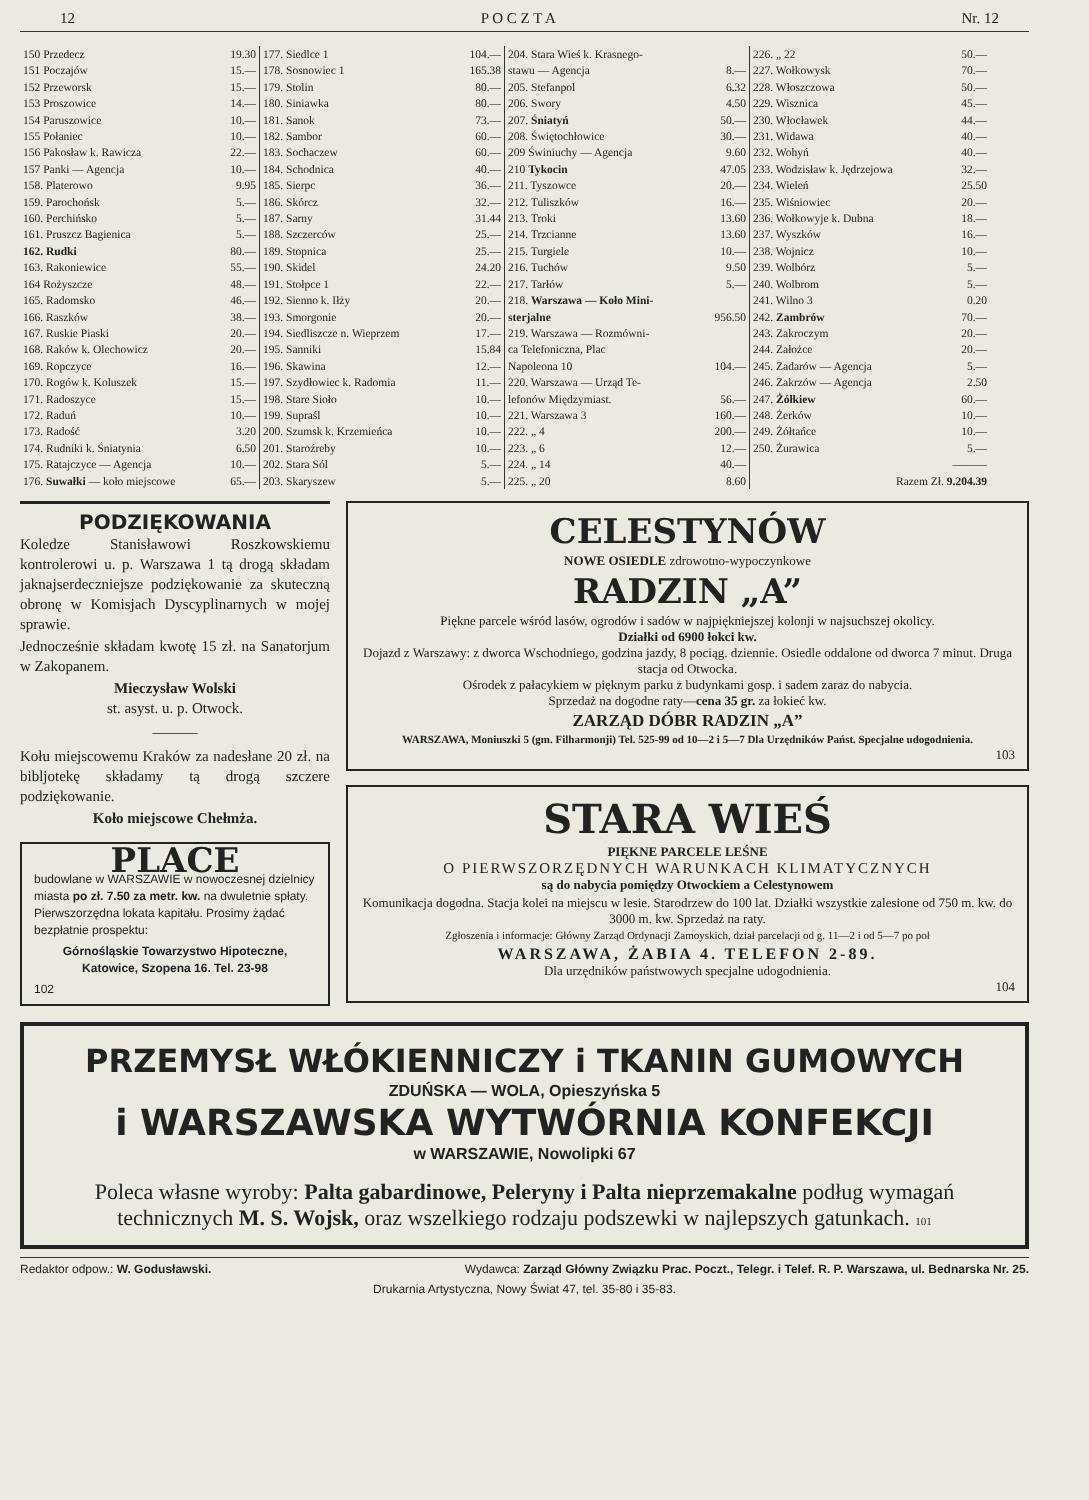12 P O C Z T A Nr. 12
| 150 Przedecz | 19.30 |
| 151 Poczajów | 15.— |
| 152 Przeworsk | 15.— |
| 153 Proszowice | 14.— |
| 154 Paruszowice | 10.— |
| 155 Połaniec | 10.— |
| 156 Pakosław k. Rawicza | 22.— |
| 157 Panki — Agencja | 10.— |
| 158. Platerowo | 9.95 |
| 159. Parochońsk | 5.— |
| 160. Perchińsko | 5.— |
| 161. Pruszcz Bagienica | 5.— |
| 162. Rudki | 80.— |
| 163. Rakoniewice | 55.— |
| 164 Rożyszcze | 48.— |
| 165. Radomsko | 46.— |
| 166. Raszków | 38.— |
| 167. Ruskie Piaski | 20.— |
| 168. Raków k. Olechowicz | 20.— |
| 169. Ropczyce | 16.— |
| 170. Rogów k. Koluszek | 15.— |
| 171. Radoszyce | 15.— |
| 172. Raduń | 10.— |
| 173. Radość | 3.20 |
| 174. Rudniki k. Śniatynia | 6.50 |
| 175. Ratajczyce — Agencja | 10.— |
| 176. Suwałki — koło miejscowe | 65.— |
| 177. Siedlce 1 | 104.— |
| 178. Sosnowiec 1 | 165.38 |
| 179. Stolin | 80.— |
| 180. Siniawka | 80.— |
| 181. Sanok | 73.— |
| 182. Sambor | 60.— |
| 183. Sochaczew | 60.— |
| 184. Schodnica | 40.— |
| 185. Sierpc | 36.— |
| 186. Skórcz | 32.— |
| 187. Sarny | 31.44 |
| 188. Szczerców | 25.— |
| 189. Stopnica | 25.— |
| 190. Skidel | 24.20 |
| 191. Stołpce 1 | 22.— |
| 192. Sienno k. Iłży | 20.— |
| 193. Smorgonie | 20.— |
| 194. Siedliszcze n. Wieprzem | 17.— |
| 195. Sanniki | 15.84 |
| 196. Skawina | 12.— |
| 197. Szydłowiec k. Radomia | 11.— |
| 198. Stare Sioło | 10.— |
| 199. Supraśl | 10.— |
| 200. Szumsk k. Krzemieńca | 10.— |
| 201. Staroźreby | 10.— |
| 202. Stara Sól | 5.— |
| 203. Skaryszew | 5.— |
| 204. Stara Wieś k. Krasnego- stawu — Agencja | 8.— |
| 205. Stefanpol | 6.32 |
| 206. Swory | 4.50 |
| 207. Śniatyń | 50.— |
| 208. Świętochłowice | 30.— |
| 209 Świniuchy — Agencja | 9.60 |
| 210 Tykocin | 47.05 |
| 211. Tyszowce | 20.— |
| 212. Tuliszków | 16.— |
| 213. Troki | 13.60 |
| 214. Trzcianne | 13.60 |
| 215. Turgiele | 10.— |
| 216. Tuchów | 9.50 |
| 217. Tarłów | 5.— |
| 218. Warszawa — Koło Mini- sterjalne | 956.50 |
| 219. Warszawa — Rozmówni- ca Telefoniczna, Plac Napoleona 10 | 104.— |
| 220. Warszawa — Urząd Te- lefonów Międzymiast. | 56.— |
| 221. Warszawa 3 | 160.— |
| 222. „ 4 | 200.— |
| 223. „ 6 | 12.— |
| 224. „ 14 | 40.— |
| 225. „ 20 | 8.60 |
| 226. „ 22 | 50.— |
| 227. Wołkowysk | 70.— |
| 228. Włoszczowa | 50.— |
| 229. Wisznica | 45.— |
| 230. Włocławek | 44.— |
| 231. Widawa | 40.— |
| 232. Wohyń | 40.— |
| 233. Wodzisław k. Jędrzejowa | 32.— |
| 234. Wieleń | 25.50 |
| 235. Wiśniowiec | 20.— |
| 236. Wołkowyje k. Dubna | 18.— |
| 237. Wyszków | 16.— |
| 238. Wojnicz | 10.— |
| 239. Wolbórz | 5.— |
| 240. Wolbrom | 5.— |
| 241. Wilno 3 | 0.20 |
| 242. Zambrów | 70.— |
| 243. Zakroczym | 20.— |
| 244. Założce | 20.— |
| 245. Zadarów — Agencja | 5.— |
| 246. Zakrzów — Agencja | 2.50 |
| 247. Żółkiew | 60.— |
| 248. Żerków | 10.— |
| 249. Żółtańce | 10.— |
| 250. Żurawica | 5.— |
| | ——— |
| Razem Zł. 9.204.39 | |
PODZIĘKOWANIA
Koledze Stanisławowi Roszkowskiemu kontrolerowi u. p. Warszawa 1 tą drogą składam jaknajserdeczniejsze podziękowanie za skuteczną obronę w Komisjach Dyscyplinarnych w mojej sprawie.
Jednocześnie składam kwotę 15 zł. na Sanatorjum w Zakopanem.
Mieczysław Wolski
st. asyst. u. p. Otwock.
———
Kołu miejscowemu Kraków za nadesłane 20 zł. na bibljotekę składamy tą drogą szczere podziękowanie.
Koło miejscowe Chełmża.
PLACE
budowlane w WARSZAWIE w nowoczesnej dzielnicy miasta po zł. 7.50 za metr. kw. na dwuletnie spłaty. Pierwszorzędna lokata kapitału. Prosimy żądać bezpłatnie prospektu:
Górnośląskie Towarzystwo Hipoteczne,
Katowice, Szopena 16. Tel. 23-98
102
CELESTYNÓW
NOWE OSIEDLE zdrowotno-wypoczynkowe
RADZIN „A”
Piękne parcele wśród lasów, ogrodów i sadów w najpiękniejszej kolonji w najsuchszej okolicy.
Działki od 6900 łokci kw.
Dojazd z Warszawy: z dworca Wschodniego, godzina jazdy, 8 pociąg. dziennie. Osiedle oddalone od dworca 7 minut. Druga stacja od Otwocka.
Ośrodek z pałacykiem w pięknym parku z budynkami gosp. i sadem zaraz do nabycia.
Sprzedaż na dogodne raty—cena 35 gr. za łokieć kw.
ZARZĄD DÓBR RADZIN „A”
WARSZAWA, Moniuszki 5 (gm. Filharmonji) Tel. 525-99 od 10—2 i 5—7 Dla Urzędników Państ. Specjalne udogodnienia.
103
STARA WIEŚ
PIĘKNE PARCELE LEŚNE
O PIERWSZORZĘDNYCH WARUNKACH KLIMATYCZNYCH
są do nabycia pomiędzy Otwockiem a Celestynowem
Komunikacja dogodna. Stacja kolei na miejscu w lesie. Starodrzew do 100 lat. Działki wszystkie zalesione od 750 m. kw. do 3000 m. kw. Sprzedaż na raty.
Zgłoszenia i informacje: Główny Zarząd Ordynacji Zamoyskich, dział parcelacji od g. 11—2 i od 5—7 po poł
WARSZAWA, ŻABIA 4. TELEFON 2-89.
Dla urzędników państwowych specjalne udogodnienia.
104
PRZEMYSŁ WŁÓKIENNICZY i TKANIN GUMOWYCH
ZDUŃSKA — WOLA, Opieszyńska 5
i WARSZAWSKA WYTWÓRNIA KONFEKCJI
w WARSZAWIE, Nowolipki 67
Poleca własne wyroby: Palta gabardinowe, Peleryny i Palta nieprzemakalne podług wymagań technicznych M. S. Wojsk, oraz wszelkiego rodzaju podszewki w najlepszych gatunkach. 101
Redaktor odpow.: W. Godusławski. Wydawca: Zarząd Główny Związku Prac. Poczt., Telegr. i Telef. R. P. Warszawa, ul. Bednarska Nr. 25.
Drukarnia Artystyczna, Nowy Świat 47, tel. 35-80 i 35-83.